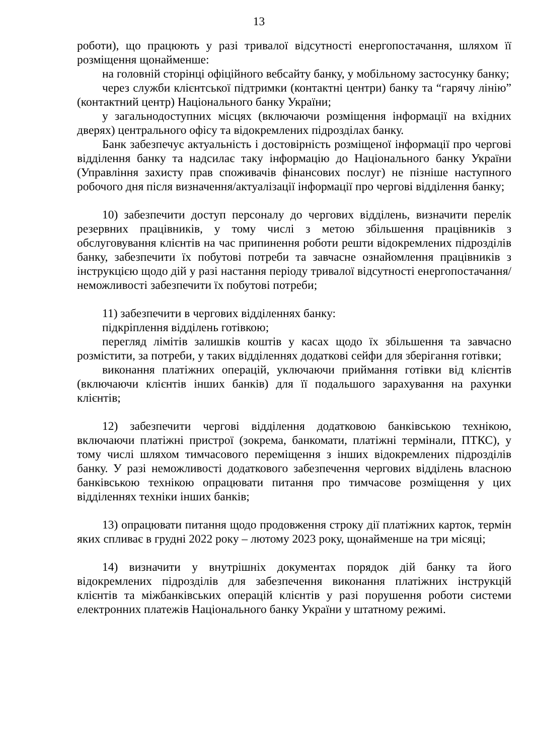13
роботи), що працюють у разі тривалої відсутності енергопостачання, шляхом її розміщення щонайменше:
на головній сторінці офіційного вебсайту банку, у мобільному застосунку банку;
через служби клієнтської підтримки (контактні центри) банку та “гарячу лінію” (контактний центр) Національного банку України;
у загальнодоступних місцях (включаючи розміщення інформації на вхідних дверях) центрального офісу та відокремлених підрозділах банку.
Банк забезпечує актуальність і достовірність розміщеної інформації про чергові відділення банку та надсилає таку інформацію до Національного банку України (Управління захисту прав споживачів фінансових послуг) не пізніше наступного робочого дня після визначення/актуалізації інформації про чергові відділення банку;
10) забезпечити доступ персоналу до чергових відділень, визначити перелік резервних працівників, у тому числі з метою збільшення працівників з обслуговування клієнтів на час припинення роботи решти відокремлених підрозділів банку, забезпечити їх побутові потреби та завчасне ознайомлення працівників з інструкцією щодо дій у разі настання періоду тривалої відсутності енергопостачання/неможливості забезпечити їх побутові потреби;
11) забезпечити в чергових відділеннях банку:
підкріплення відділень готівкою;
перегляд лімітів залишків коштів у касах щодо їх збільшення та завчасно розмістити, за потреби, у таких відділеннях додаткові сейфи для зберігання готівки;
виконання платіжних операцій, уключаючи приймання готівки від клієнтів (включаючи клієнтів інших банків) для її подальшого зарахування на рахунки клієнтів;
12) забезпечити чергові відділення додатковою банківською технікою, включаючи платіжні пристрої (зокрема, банкомати, платіжні термінали, ПТКС), у тому числі шляхом тимчасового переміщення з інших відокремлених підрозділів банку. У разі неможливості додаткового забезпечення чергових відділень власною банківською технікою опрацювати питання про тимчасове розміщення у цих відділеннях техніки інших банків;
13) опрацювати питання щодо продовження строку дії платіжних карток, термін яких спливає в грудні 2022 року – лютому 2023 року, щонайменше на три місяці;
14) визначити у внутрішніх документах порядок дій банку та його відокремлених підрозділів для забезпечення виконання платіжних інструкцій клієнтів та міжбанківських операцій клієнтів у разі порушення роботи системи електронних платежів Національного банку України у штатному режимі.